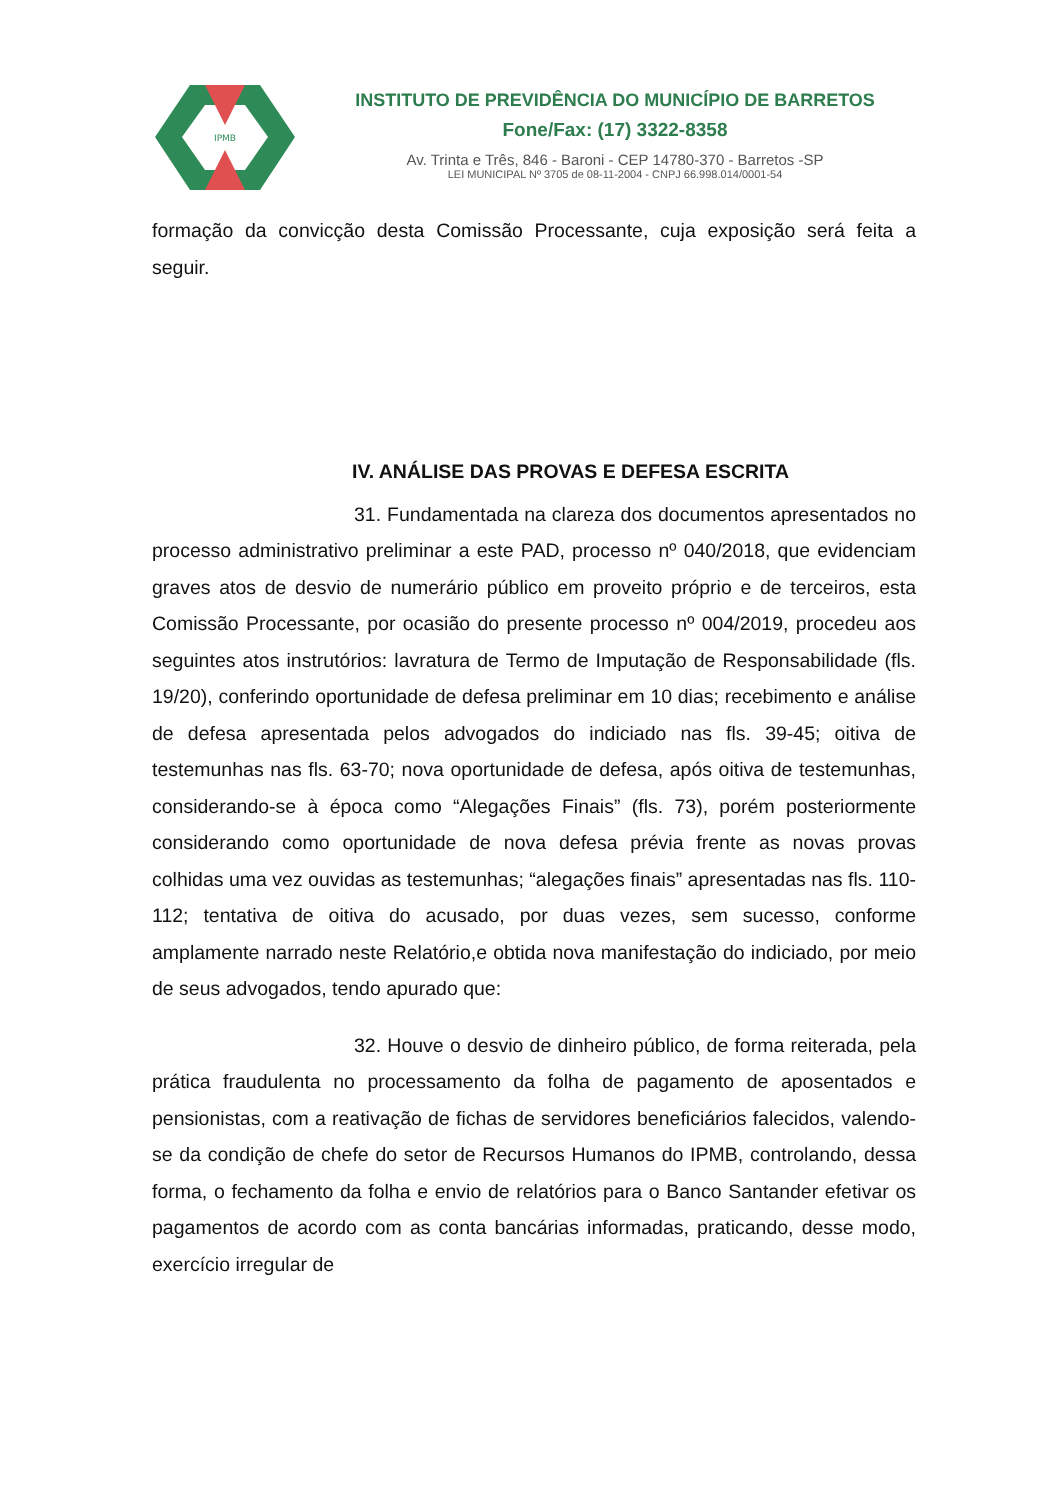IPMB
INSTITUTO DE PREVIDÊNCIA DO MUNICÍPIO DE BARRETOS
Fone/Fax: (17) 3322-8358
Av. Trinta e Três, 846 - Baroni - CEP 14780-370 - Barretos -SP
LEI MUNICIPAL Nº 3705 de 08-11-2004 - CNPJ 66.998.014/0001-54
formação da convicção desta Comissão Processante, cuja exposição será feita a seguir.
IV. ANÁLISE DAS PROVAS E DEFESA ESCRITA
31. Fundamentada na clareza dos documentos apresentados no processo administrativo preliminar a este PAD, processo nº 040/2018, que evidenciam graves atos de desvio de numerário público em proveito próprio e de terceiros, esta Comissão Processante, por ocasião do presente processo nº 004/2019, procedeu aos seguintes atos instrutórios: lavratura de Termo de Imputação de Responsabilidade (fls. 19/20), conferindo oportunidade de defesa preliminar em 10 dias; recebimento e análise de defesa apresentada pelos advogados do indiciado nas fls. 39-45; oitiva de testemunhas nas fls. 63-70; nova oportunidade de defesa, após oitiva de testemunhas, considerando-se à época como “Alegações Finais” (fls. 73), porém posteriormente considerando como oportunidade de nova defesa prévia frente as novas provas colhidas uma vez ouvidas as testemunhas; “alegações finais” apresentadas nas fls. 110-112; tentativa de oitiva do acusado, por duas vezes, sem sucesso, conforme amplamente narrado neste Relatório,e obtida nova manifestação do indiciado, por meio de seus advogados, tendo apurado que:
32. Houve o desvio de dinheiro público, de forma reiterada, pela prática fraudulenta no processamento da folha de pagamento de aposentados e pensionistas, com a reativação de fichas de servidores beneficiários falecidos, valendo-se da condição de chefe do setor de Recursos Humanos do IPMB, controlando, dessa forma, o fechamento da folha e envio de relatórios para o Banco Santander efetivar os pagamentos de acordo com as conta bancárias informadas, praticando, desse modo, exercício irregular de